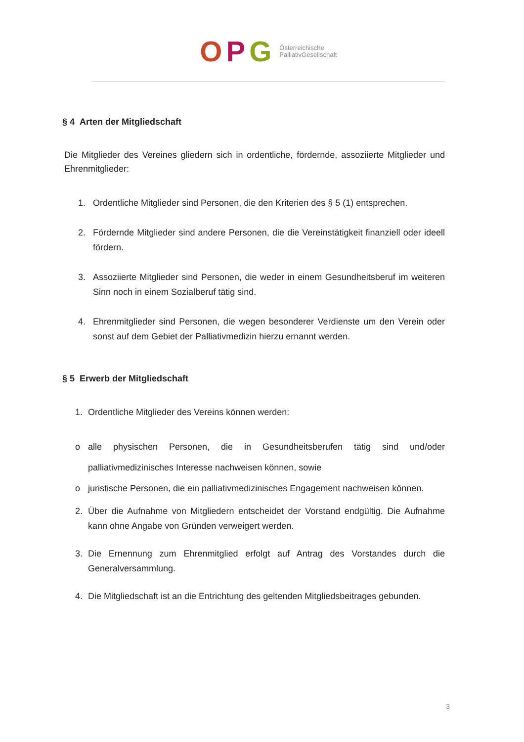O P G Österreichische
PalliativGesellschaft
§ 4 Arten der Mitgliedschaft
Die Mitglieder des Vereines gliedern sich in ordentliche, fördernde, assoziierte Mitglieder und Ehrenmitglieder:
1. Ordentliche Mitglieder sind Personen, die den Kriterien des § 5 (1) entsprechen.
2. Fördernde Mitglieder sind andere Personen, die die Vereinstätigkeit finanziell oder ideell fördern.
3. Assoziierte Mitglieder sind Personen, die weder in einem Gesundheitsberuf im weiteren Sinn noch in einem Sozialberuf tätig sind.
4. Ehrenmitglieder sind Personen, die wegen besonderer Verdienste um den Verein oder sonst auf dem Gebiet der Palliativmedizin hierzu ernannt werden.
§ 5 Erwerb der Mitgliedschaft
1. Ordentliche Mitglieder des Vereins können werden:
o alle physischen Personen, die in Gesundheitsberufen tätig sind und/oder palliativmedizinisches Interesse nachweisen können, sowie
o juristische Personen, die ein palliativmedizinisches Engagement nachweisen können.
2. Über die Aufnahme von Mitgliedern entscheidet der Vorstand endgültig. Die Aufnahme kann ohne Angabe von Gründen verweigert werden.
3. Die Ernennung zum Ehrenmitglied erfolgt auf Antrag des Vorstandes durch die Generalversammlung.
4. Die Mitgliedschaft ist an die Entrichtung des geltenden Mitgliedsbeitrages gebunden.
3